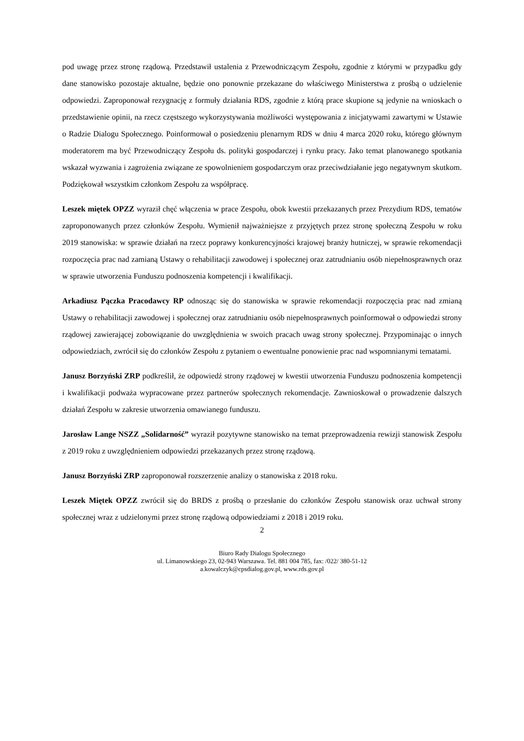pod uwagę przez stronę rządową. Przedstawił ustalenia z Przewodniczącym Zespołu, zgodnie z którymi w przypadku gdy dane stanowisko pozostaje aktualne, będzie ono ponownie przekazane do właściwego Ministerstwa z prośbą o udzielenie odpowiedzi. Zaproponował rezygnację z formuły działania RDS, zgodnie z którą prace skupione są jedynie na wnioskach o przedstawienie opinii, na rzecz częstszego wykorzystywania możliwości występowania z inicjatywami zawartymi w Ustawie o Radzie Dialogu Społecznego. Poinformował o posiedzeniu plenarnym RDS w dniu 4 marca 2020 roku, którego głównym moderatorem ma być Przewodniczący Zespołu ds. polityki gospodarczej i rynku pracy. Jako temat planowanego spotkania wskazał wyzwania i zagrożenia związane ze spowolnieniem gospodarczym oraz przeciwdziałanie jego negatywnym skutkom. Podziękował wszystkim członkom Zespołu za współpracę.
Leszek miętek OPZZ wyraził chęć włączenia w prace Zespołu, obok kwestii przekazanych przez Prezydium RDS, tematów zaproponowanych przez członków Zespołu. Wymienił najważniejsze z przyjętych przez stronę społeczną Zespołu w roku 2019 stanowiska: w sprawie działań na rzecz poprawy konkurencyjności krajowej branży hutniczej, w sprawie rekomendacji rozpoczęcia prac nad zamianą Ustawy o rehabilitacji zawodowej i społecznej oraz zatrudnianiu osób niepełnosprawnych oraz w sprawie utworzenia Funduszu podnoszenia kompetencji i kwalifikacji.
Arkadiusz Pączka Pracodawcy RP odnosząc się do stanowiska w sprawie rekomendacji rozpoczęcia prac nad zmianą Ustawy o rehabilitacji zawodowej i społecznej oraz zatrudnianiu osób niepełnosprawnych poinformował o odpowiedzi strony rządowej zawierającej zobowiązanie do uwzględnienia w swoich pracach uwag strony społecznej. Przypominając o innych odpowiedziach, zwrócił się do członków Zespołu z pytaniem o ewentualne ponowienie prac nad wspomnianymi tematami.
Janusz Borzyński ZRP podkreślił, że odpowiedź strony rządowej w kwestii utworzenia Funduszu podnoszenia kompetencji i kwalifikacji podważa wypracowane przez partnerów społecznych rekomendacje. Zawnioskował o prowadzenie dalszych działań Zespołu w zakresie utworzenia omawianego funduszu.
Jarosław Lange NSZZ „Solidarność” wyraził pozytywne stanowisko na temat przeprowadzenia rewizji stanowisk Zespołu z 2019 roku z uwzględnieniem odpowiedzi przekazanych przez stronę rządową.
Janusz Borzyński ZRP zaproponował rozszerzenie analizy o stanowiska z 2018 roku.
Leszek Miętek OPZZ zwrócił się do BRDS z prośbą o przesłanie do członków Zespołu stanowisk oraz uchwał strony społecznej wraz z udzielonymi przez stronę rządową odpowiedziami z 2018 i 2019 roku.
2
Biuro Rady Dialogu Społecznego
ul. Limanowskiego 23, 02-943 Warszawa. Tel. 881 004 785, fax: /022/ 380-51-12
a.kowalczyk@cpsdialog.gov.pl, www.rds.gov.pl